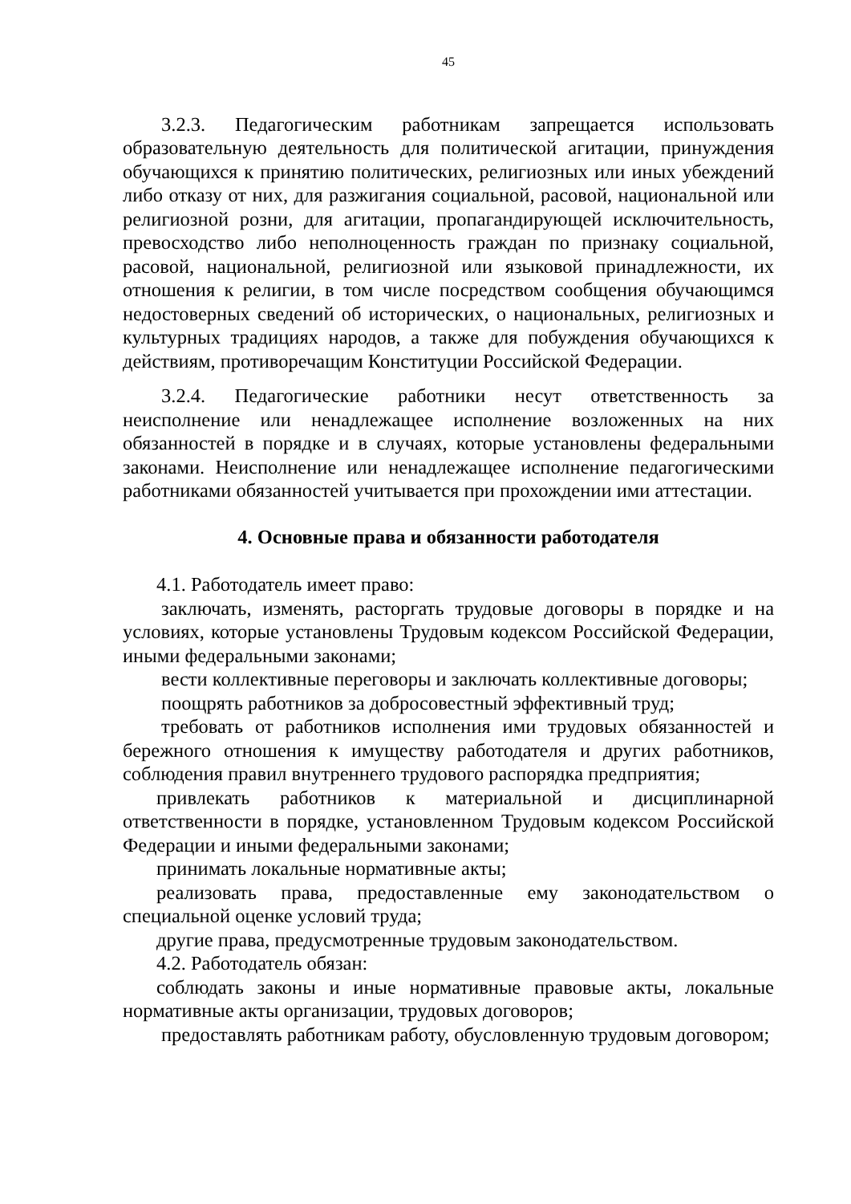45
3.2.3. Педагогическим работникам запрещается использовать образовательную деятельность для политической агитации, принуждения обучающихся к принятию политических, религиозных или иных убеждений либо отказу от них, для разжигания социальной, расовой, национальной или религиозной розни, для агитации, пропагандирующей исключительность, превосходство либо неполноценность граждан по признаку социальной, расовой, национальной, религиозной или языковой принадлежности, их отношения к религии, в том числе посредством сообщения обучающимся недостоверных сведений об исторических, о национальных, религиозных и культурных традициях народов, а также для побуждения обучающихся к действиям, противоречащим Конституции Российской Федерации.
3.2.4. Педагогические работники несут ответственность за неисполнение или ненадлежащее исполнение возложенных на них обязанностей в порядке и в случаях, которые установлены федеральными законами. Неисполнение или ненадлежащее исполнение педагогическими работниками обязанностей учитывается при прохождении ими аттестации.
4. Основные права и обязанности работодателя
4.1. Работодатель имеет право:
заключать, изменять, расторгать трудовые договоры в порядке и на условиях, которые установлены Трудовым кодексом Российской Федерации, иными федеральными законами;
вести коллективные переговоры и заключать коллективные договоры;
поощрять работников за добросовестный эффективный труд;
требовать от работников исполнения ими трудовых обязанностей и бережного отношения к имуществу работодателя и других работников, соблюдения правил внутреннего трудового распорядка предприятия;
привлекать работников к материальной и дисциплинарной ответственности в порядке, установленном Трудовым кодексом Российской Федерации и иными федеральными законами;
принимать локальные нормативные акты;
реализовать права, предоставленные ему законодательством о специальной оценке условий труда;
другие права, предусмотренные трудовым законодательством.
4.2. Работодатель обязан:
соблюдать законы и иные нормативные правовые акты, локальные нормативные акты организации, трудовых договоров;
предоставлять работникам работу, обусловленную трудовым договором;